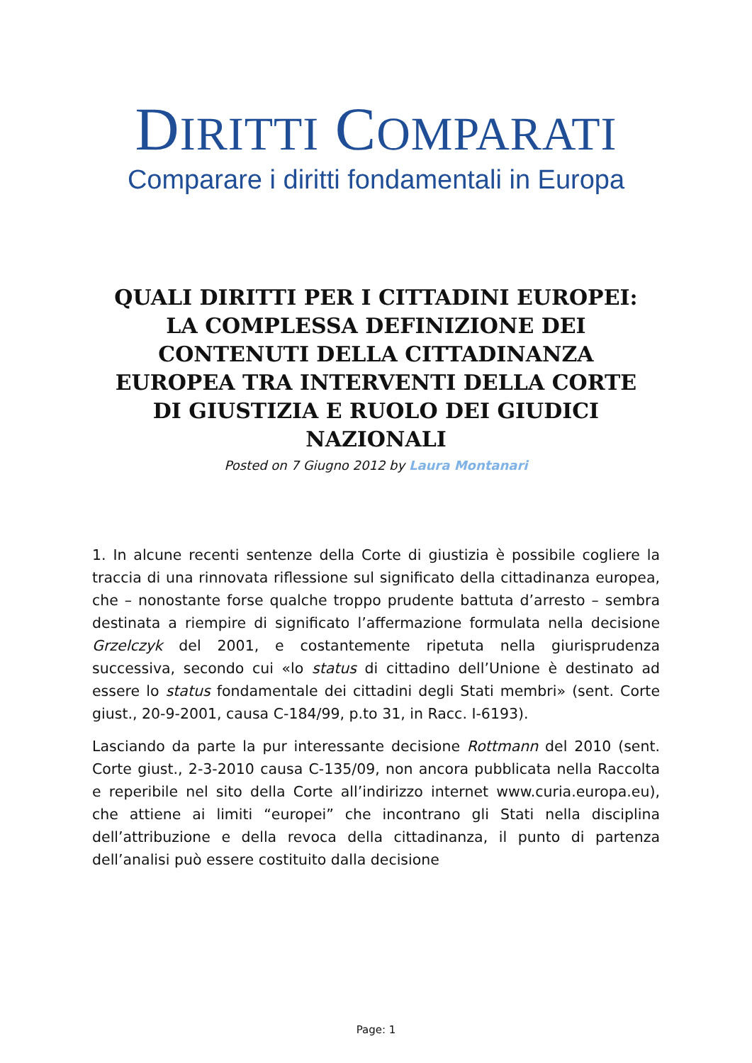DIRITTI COMPARATI
Comparare i diritti fondamentali in Europa
QUALI DIRITTI PER I CITTADINI EUROPEI: LA COMPLESSA DEFINIZIONE DEI CONTENUTI DELLA CITTADINANZA EUROPEA TRA INTERVENTI DELLA CORTE DI GIUSTIZIA E RUOLO DEI GIUDICI NAZIONALI
Posted on 7 Giugno 2012 by Laura Montanari
1. In alcune recenti sentenze della Corte di giustizia è possibile cogliere la traccia di una rinnovata riflessione sul significato della cittadinanza europea, che – nonostante forse qualche troppo prudente battuta d’arresto – sembra destinata a riempire di significato l’affermazione formulata nella decisione Grzelczyk del 2001, e costantemente ripetuta nella giurisprudenza successiva, secondo cui «lo status di cittadino dell’Unione è destinato ad essere lo status fondamentale dei cittadini degli Stati membri» (sent. Corte giust., 20-9-2001, causa C-184/99, p.to 31, in Racc. I-6193).
Lasciando da parte la pur interessante decisione Rottmann del 2010 (sent. Corte giust., 2-3-2010 causa C-135/09, non ancora pubblicata nella Raccolta e reperibile nel sito della Corte all’indirizzo internet www.curia.europa.eu), che attiene ai limiti “europei” che incontrano gli Stati nella disciplina dell’attribuzione e della revoca della cittadinanza, il punto di partenza dell’analisi può essere costituito dalla decisione
Page: 1